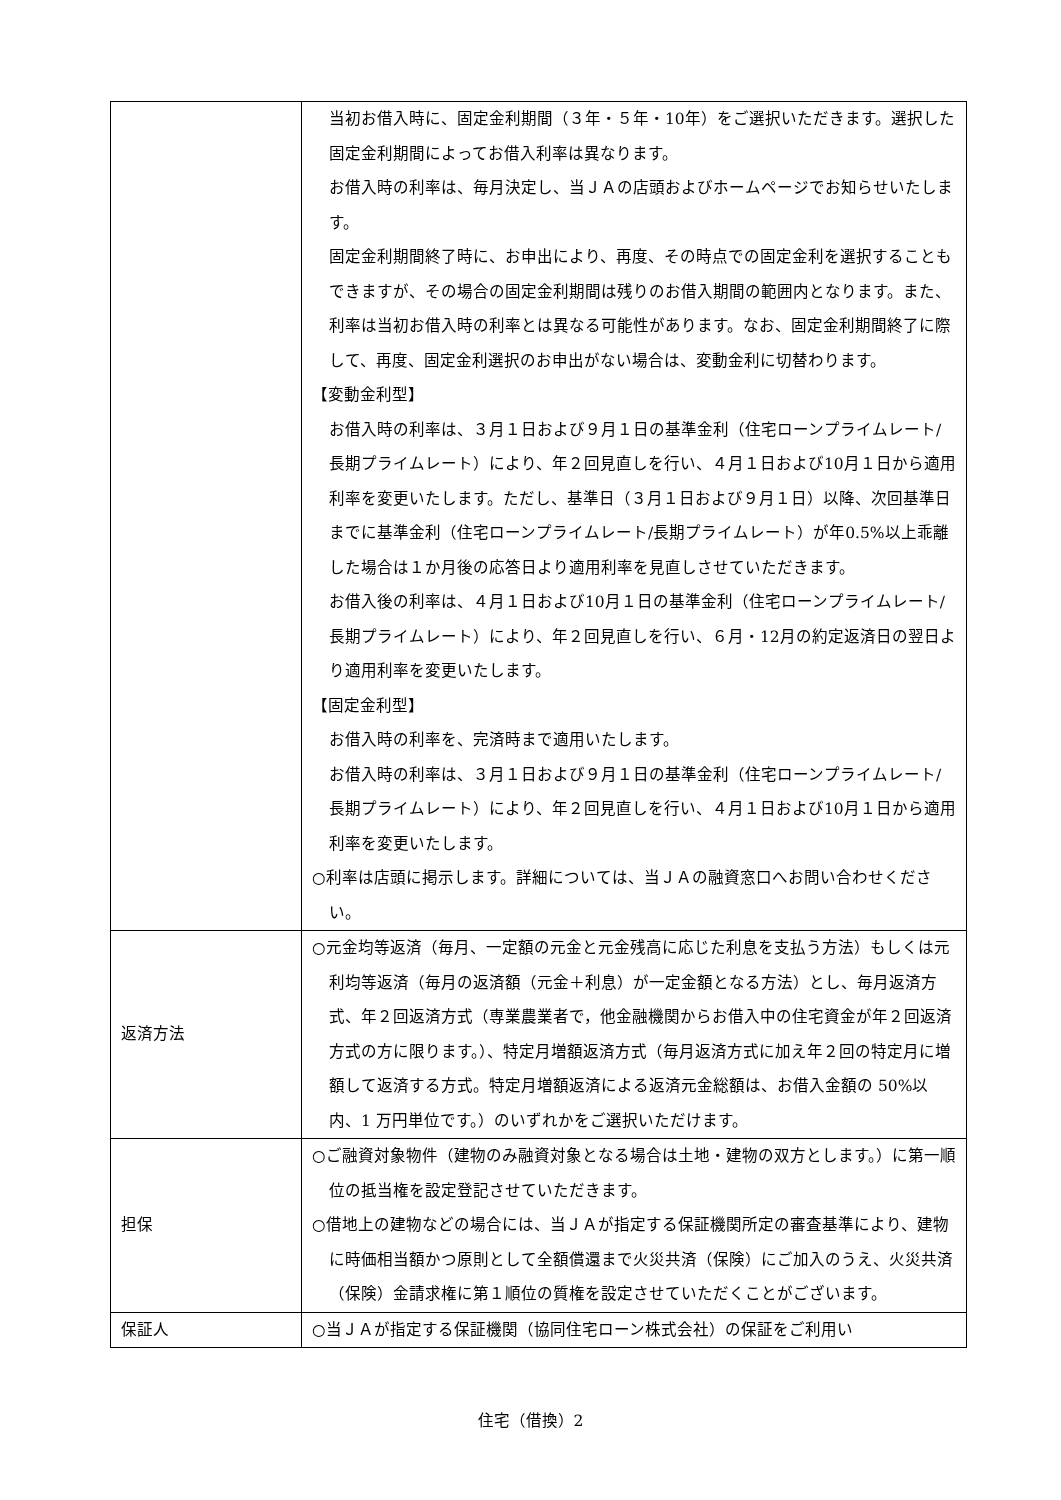| | 当初お借入時に、固定金利期間（３年・５年・10年）をご選択いただきます。選択した固定金利期間によってお借入利率は異なります。 お借入時の利率は、毎月決定し、当ＪＡの店頭およびホームページでお知らせいたします。 固定金利期間終了時に、お申出により、再度、その時点での固定金利を選択することもできますが、その場合の固定金利期間は残りのお借入期間の範囲内となります。また、利率は当初お借入時の利率とは異なる可能性があります。なお、固定金利期間終了に際して、再度、固定金利選択のお申出がない場合は、変動金利に切替わります。 【変動金利型】 お借入時の利率は、３月１日および９月１日の基準金利（住宅ローンプライムレート/長期プライムレート）により、年２回見直しを行い、４月１日および10月１日から適用利率を変更いたします。ただし、基準日（３月１日および９月１日）以降、次回基準日までに基準金利（住宅ローンプライムレート/長期プライムレート）が年0.5%以上乖離した場合は１か月後の応答日より適用利率を見直しさせていただきます。 お借入後の利率は、４月１日および10月１日の基準金利（住宅ローンプライムレート/長期プライムレート）により、年２回見直しを行い、６月・12月の約定返済日の翌日より適用利率を変更いたします。 【固定金利型】 お借入時の利率を、完済時まで適用いたします。 お借入時の利率は、３月１日および９月１日の基準金利（住宅ローンプライムレート/長期プライムレート）により、年２回見直しを行い、４月１日および10月１日から適用利率を変更いたします。 ○利率は店頭に掲示します。詳細については、当ＪＡの融資窓口へお問い合わせください。 |
| 返済方法 | ○元金均等返済（毎月、一定額の元金と元金残高に応じた利息を支払う方法）もしくは元利均等返済（毎月の返済額（元金＋利息）が一定金額となる方法）とし、毎月返済方式、年２回返済方式（専業農業者で，他金融機関からお借入中の住宅資金が年２回返済方式の方に限ります。）、特定月増額返済方式（毎月返済方式に加え年２回の特定月に増額して返済する方式。特定月増額返済による返済元金総額は、お借入金額の 50%以内、1 万円単位です。）のいずれかをご選択いただけます。 |
| 担保 | ○ご融資対象物件（建物のみ融資対象となる場合は土地・建物の双方とします。）に第一順位の抵当権を設定登記させていただきます。 ○借地上の建物などの場合には、当ＪＡが指定する保証機関所定の審査基準により、建物に時価相当額かつ原則として全額償還まで火災共済（保険）にご加入のうえ、火災共済（保険）金請求権に第１順位の質権を設定させていただくことがございます。 |
| 保証人 | ○当ＪＡが指定する保証機関（協同住宅ローン株式会社）の保証をご利用い |
住宅（借換）2